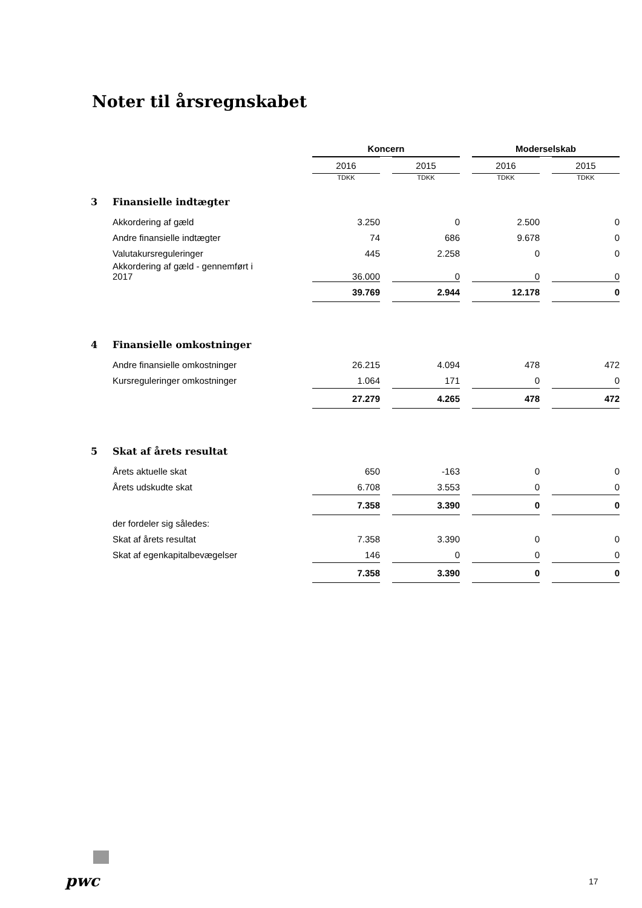Noter til årsregnskabet
| | | Koncern | | | | Moderselskab | | |
| | | 2016 | | 2015 | | 2016 | | 2015 |
| | | TDKK | | TDKK | | TDKK | | TDKK |
| 3 | Finansielle indtægter | | | | | | | |
| | Akkordering af gæld | 3.250 | | 0 | | 2.500 | | 0 |
| | Andre finansielle indtægter | 74 | | 686 | | 9.678 | | 0 |
| | Valutakursreguleringer | 445 | | 2.258 | | 0 | | 0 |
| | Akkordering af gæld - gennemført i 2017 | 36.000 | | 0 | | 0 | | 0 |
| | | 39.769 | | 2.944 | | 12.178 | | 0 |
| 4 | Finansielle omkostninger | | | | | | | |
| | Andre finansielle omkostninger | 26.215 | | 4.094 | | 478 | | 472 |
| | Kursreguleringer omkostninger | 1.064 | | 171 | | 0 | | 0 |
| | | 27.279 | | 4.265 | | 478 | | 472 |
| 5 | Skat af årets resultat | | | | | | | |
| | Årets aktuelle skat | 650 | | -163 | | 0 | | 0 |
| | Årets udskudte skat | 6.708 | | 3.553 | | 0 | | 0 |
| | | 7.358 | | 3.390 | | 0 | | 0 |
| | der fordeler sig således: | | | | | | | |
| | Skat af årets resultat | 7.358 | | 3.390 | | 0 | | 0 |
| | Skat af egenkapitalbevægelser | 146 | | 0 | | 0 | | 0 |
| | | 7.358 | | 3.390 | | 0 | | 0 |
pwc 17